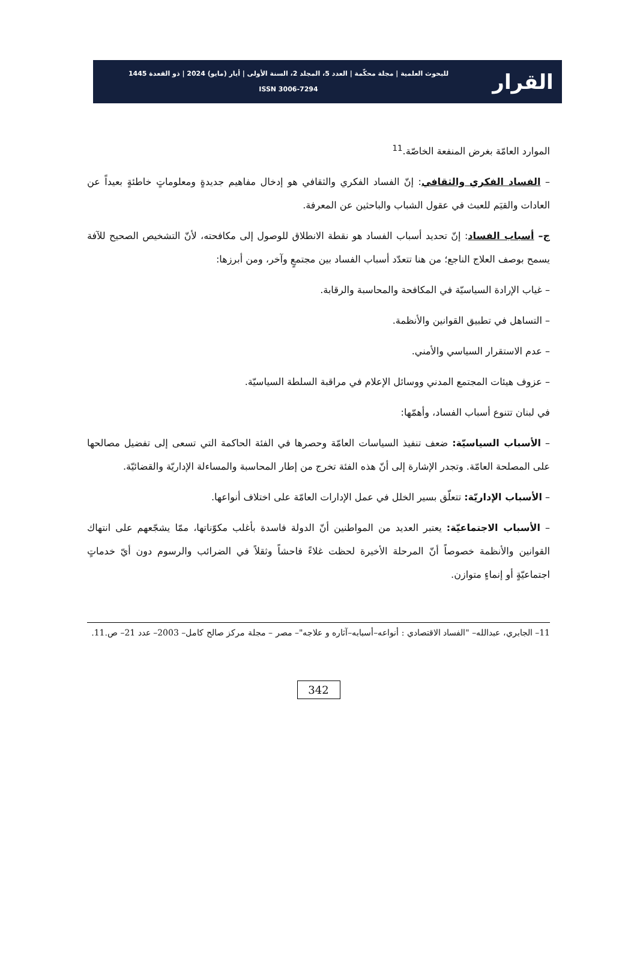القرار
للبحوث العلمية | مجلة محكّمة | العدد 5، المجلد 2، السنة الأولى | أيار (مايو) 2024 | ذو القعدة 1445
ISSN 3006-7294
الموارد العامّة بغرض المنفعة الخاصّة.<sup>11</sup>
– الفساد الفكري والثقافي: إنّ الفساد الفكري والثقافي هو إدخال مفاهيم جديدةٍ ومعلوماتٍ خاطئةٍ بعيداً عن العادات والقيَم للعبث في عقول الشباب والباحثين عن المعرفة.
ج– أسباب الفساد: إنّ تحديد أسباب الفساد هو نقطة الانطلاق للوصول إلى مكافحته، لأنّ التشخيص الصحيح للآفة يسمح بوصف العلاج الناجع؛ من هنا تتعدّد أسباب الفساد بين مجتمعٍ وآخر، ومن أبرزها:
– غياب الإرادة السياسيّة في المكافحة والمحاسبة والرقابة.
– التساهل في تطبيق القوانين والأنظمة.
– عدم الاستقرار السياسي والأمني.
– عزوف هيئات المجتمع المدني ووسائل الإعلام في مراقبة السلطة السياسيّة.
في لبنان تتنوع أسباب الفساد، وأهمّها:
– الأسباب السياسيّة: ضعف تنفيذ السياسات العامّة وحصرها في الفئة الحاكمة التي تسعى إلى تفضيل مصالحها على المصلحة العامّة. وتجدر الإشارة إلى أنّ هذه الفئة تخرج من إطار المحاسبة والمساءلة الإداريّة والقضائيّة.
– الأسباب الإداريّة: تتعلّق بسير الخلل في عمل الإدارات العامّة على اختلاف أنواعها.
– الأسباب الاجتماعيّة: يعتبر العديد من المواطنين أنّ الدولة فاسدة بأغلب مكوّناتها، ممّا يشجّعهم على انتهاك القوانين والأنظمة خصوصاً أنّ المرحلة الأخيرة لحظت غلاءً فاحشاً وثقلاً في الضرائب والرسوم دون أيّ خدماتٍ اجتماعيّةٍ أو إنماءٍ متوازن.
11– الجابري، عبدالله– "الفساد الاقتصادي : أنواعه–أسبابه–آثاره و علاجه"– مصر – مجلة مركز صالح كامل– 2003– عدد 21– ص.11.
342